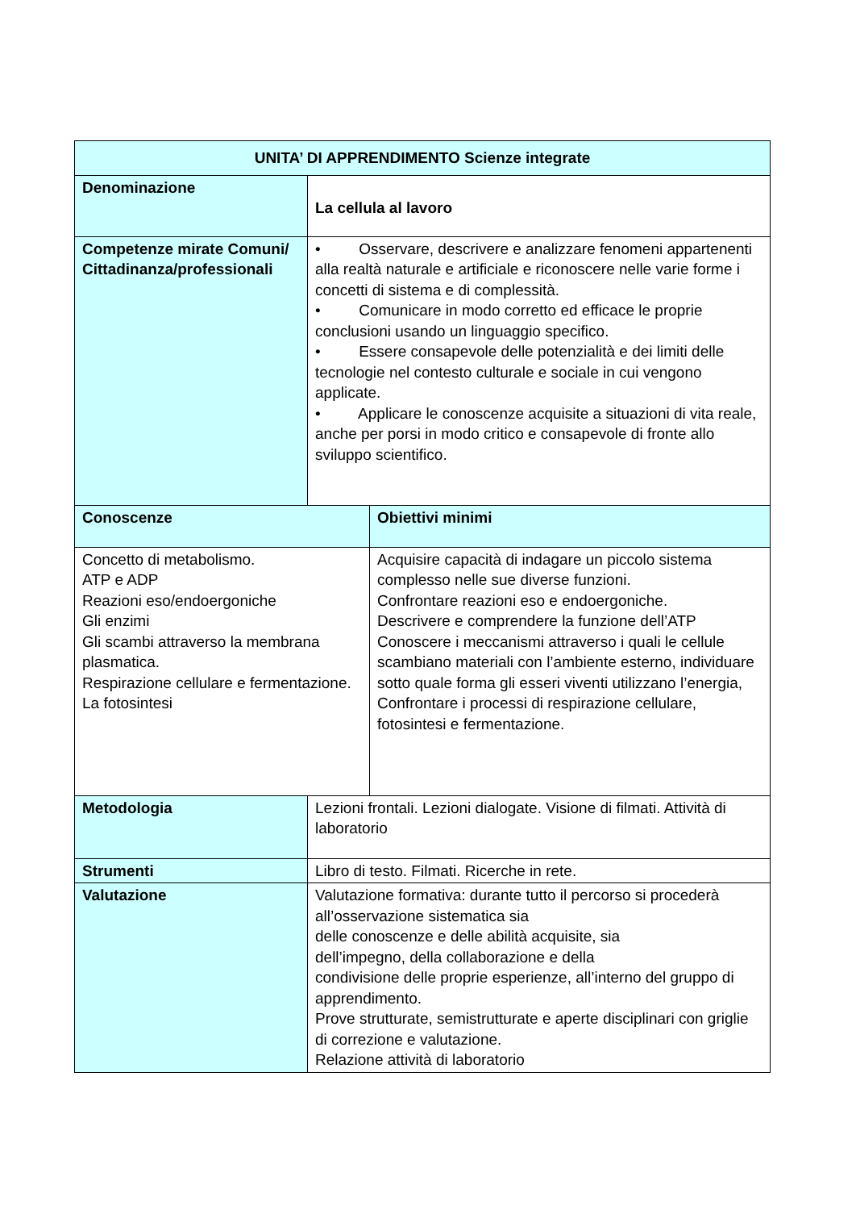| UNITA’ DI APPRENDIMENTO Scienze integrate | | |
| --- | --- | --- |
| Denominazione | La cellula al lavoro | |
| Competenze mirate Comuni/ Cittadinanza/professionali | • Osservare, descrivere e analizzare fenomeni appartenenti alla realtà naturale e artificiale e riconoscere nelle varie forme i concetti di sistema e di complessità. • Comunicare in modo corretto ed efficace le proprie conclusioni usando un linguaggio specifico. • Essere consapevole delle potenzialità e dei limiti delle tecnologie nel contesto culturale e sociale in cui vengono applicate. • Applicare le conoscenze acquisite a situazioni di vita reale, anche per porsi in modo critico e consapevole di fronte allo sviluppo scientifico. | |
| Conoscenze | | Obiettivi minimi |
| Concetto di metabolismo. ATP e ADP Reazioni eso/endoergoniche Gli enzimi Gli scambi attraverso la membrana plasmatica. Respirazione cellulare e fermentazione. La fotosintesi | | Acquisire capacità di indagare un piccolo sistema complesso nelle sue diverse funzioni. Confrontare reazioni eso e endoergoniche. Descrivere e comprendere la funzione dell’ATP Conoscere i meccanismi attraverso i quali le cellule scambiano materiali con l’ambiente esterno, individuare sotto quale forma gli esseri viventi utilizzano l’energia, Confrontare i processi di respirazione cellulare, fotosintesi e fermentazione. |
| Metodologia | Lezioni frontali. Lezioni dialogate. Visione di filmati. Attività di laboratorio | |
| Strumenti | Libro di testo. Filmati. Ricerche in rete. | |
| Valutazione | Valutazione formativa: durante tutto il percorso si procederà all’osservazione sistematica sia delle conoscenze e delle abilità acquisite, sia dell’impegno, della collaborazione e della condivisione delle proprie esperienze, all’interno del gruppo di apprendimento. Prove strutturate, semistrutturate e aperte disciplinari con griglie di correzione e valutazione. Relazione attività di laboratorio | |